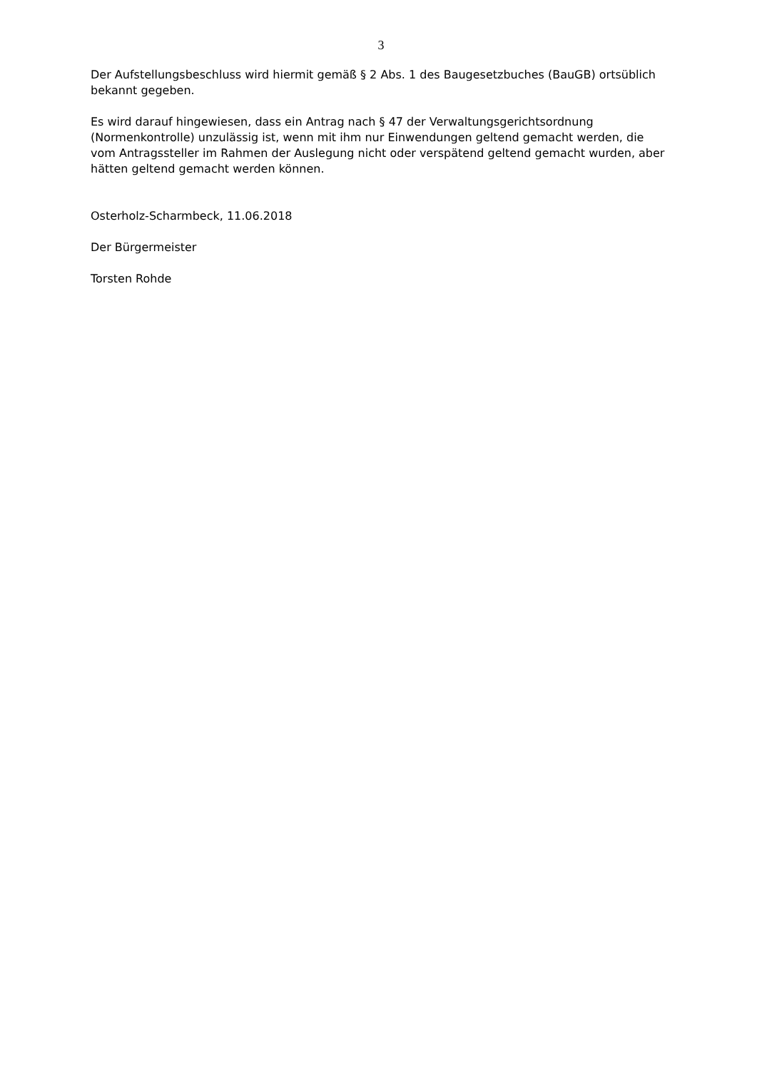3
Der Aufstellungsbeschluss wird hiermit gemäß § 2 Abs. 1 des Baugesetzbuches (BauGB) ortsüblich bekannt gegeben.
Es wird darauf hingewiesen, dass ein Antrag nach § 47 der Verwaltungsgerichtsordnung (Normenkontrolle) unzulässig ist, wenn mit ihm nur Einwendungen geltend gemacht werden, die vom Antragssteller im Rahmen der Auslegung nicht oder verspätend geltend gemacht wurden, aber hätten geltend gemacht werden können.
Osterholz-Scharmbeck, 11.06.2018
Der Bürgermeister
Torsten Rohde